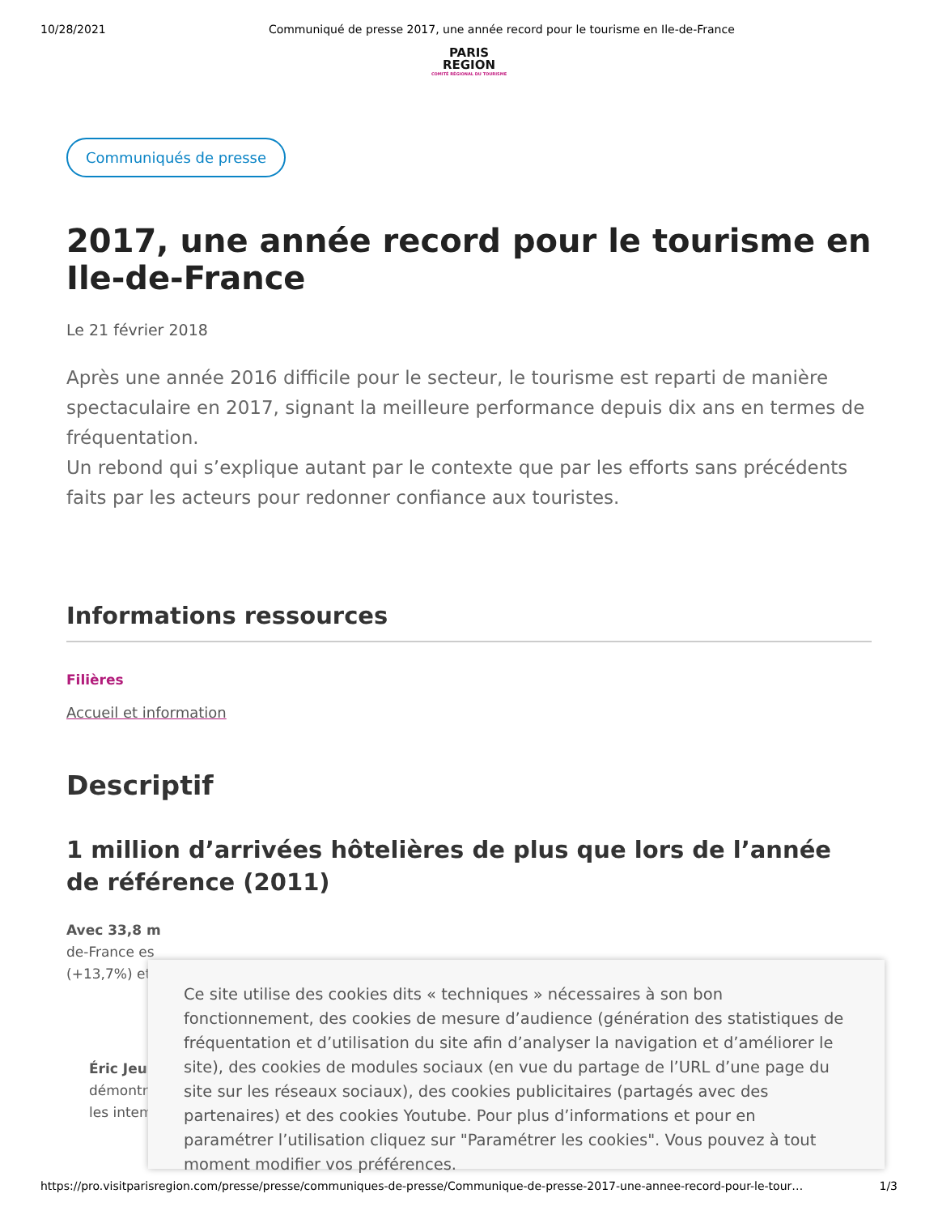10/28/2021 Communiqué de presse 2017, une année record pour le tourisme en Ile-de-France
PARIS
REGION
COMITÉ RÉGIONAL DU TOURISME
Communiqués de presse
2017, une année record pour le tourisme en Ile-de-France
Le 21 février 2018
Après une année 2016 difficile pour le secteur, le tourisme est reparti de manière spectaculaire en 2017, signant la meilleure performance depuis dix ans en termes de fréquentation.
Un rebond qui s’explique autant par le contexte que par les efforts sans précédents faits par les acteurs pour redonner confiance aux touristes.
Informations ressources
Filières
Accueil et information
Descriptif
1 million d’arrivées hôtelières de plus que lors de l’année de référence (2011)
Avec 33,8 m
de-France es
(+13,7%) et
Éric Jeun
démontre
les intem
Ce site utilise des cookies dits « techniques » nécessaires à son bon fonctionnement, des cookies de mesure d’audience (génération des statistiques de fréquentation et d’utilisation du site afin d’analyser la navigation et d’améliorer le site), des cookies de modules sociaux (en vue du partage de l’URL d’une page du site sur les réseaux sociaux), des cookies publicitaires (partagés avec des partenaires) et des cookies Youtube. Pour plus d’informations et pour en paramétrer l’utilisation cliquez sur "Paramétrer les cookies". Vous pouvez à tout moment modifier vos préférences.
https://pro.visitparisregion.com/presse/presse/communiques-de-presse/Communique-de-presse-2017-une-annee-record-pour-le-tour… 1/3